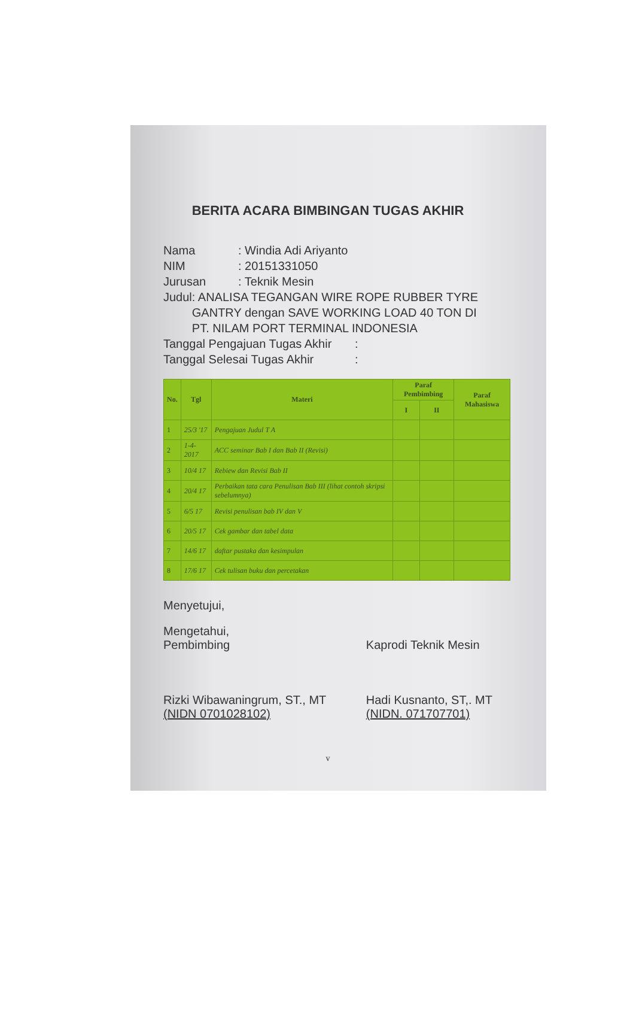BERITA ACARA BIMBINGAN TUGAS AKHIR
Nama : Windia Adi Ariyanto
NIM : 20151331050
Jurusan : Teknik Mesin
Judul : ANALISA TEGANGAN WIRE ROPE RUBBER TYRE GANTRY dengan SAVE WORKING LOAD 40 TON DI PT. NILAM PORT TERMINAL INDONESIA
Tanggal Pengajuan Tugas Akhir
:
Tanggal Selesai Tugas Akhir
:
| No. | Tgl | Materi | Paraf Pembimbing | | Paraf Mahasiswa |
| --- | --- | --- | --- | --- | --- |
| | | | I | II | |
| 1 | 25/3 '17 | Pengajuan Judul T A | | | |
| 2 | 1-4-2017 | ACC seminar Bab I dan Bab II (Revisi) | | | |
| 3 | 10/4 17 | Rebiew dan Revisi Bab II | | | |
| 4 | 20/4 17 | Perbaikan tata cara Penulisan Bab III (lihat contoh skripsi sebelumnya) | | | |
| 5 | 6/5 17 | Revisi penulisan bab IV dan V | | | |
| 6 | 20/5 17 | Cek gambar dan tabel data | | | |
| 7 | 14/6 17 | daftar pustaka dan kesimpulan | | | |
| 8 | 17/6 17 | Cek tulisan buku dan percetakan | | | |
Menyetujui,
Mengetahui,
Pembimbing
Rizki Wibawaningrum, ST., MT
(NIDN 0701028102)
Kaprodi Teknik Mesin
Hadi Kusnanto, ST,. MT
(NIDN. 071707701)
v